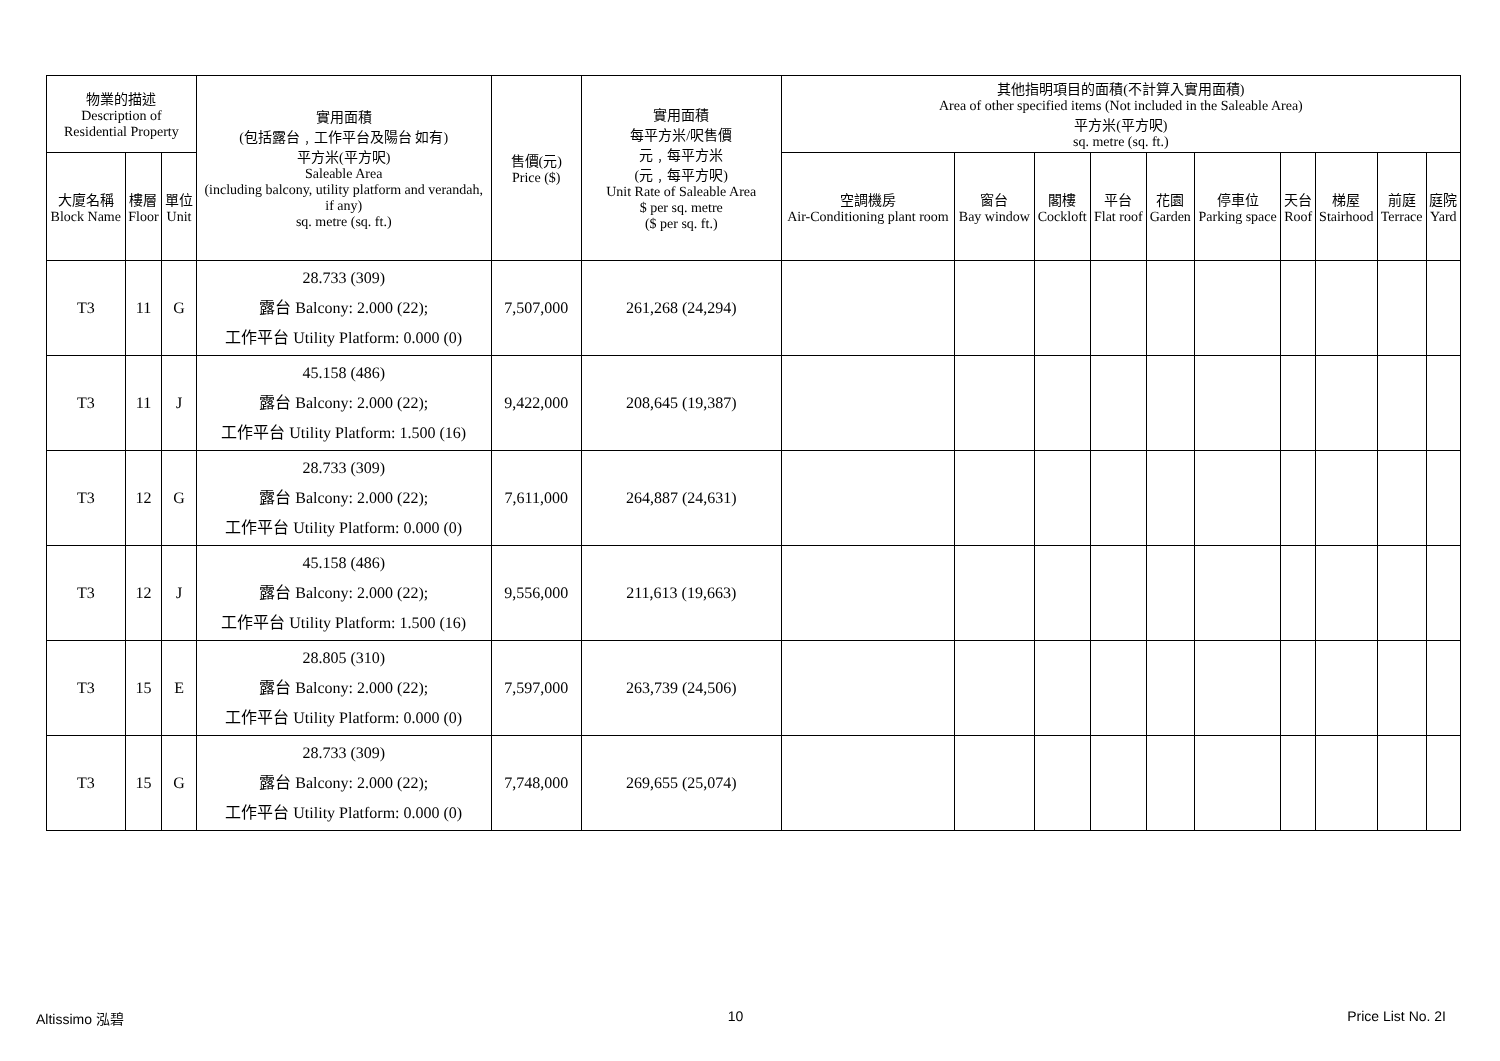| 物業的描述 Description of Residential Property | | | 實用面積 (包括露台﹐工作平台及陽台 如有) 平方米(平方呎) Saleable Area (including balcony, utility platform and verandah, if any) sq. metre (sq. ft.) | 售價(元) Price ($) | 實用面積 每平方米/呎售價 元﹐每平方米 (元﹐每平方呎) Unit Rate of Saleable Area $ per sq. metre ($ per sq. ft.) | 其他指明項目的面積(不計算入實用面積) Area of other specified items (Not included in the Saleable Area) 平方米(平方呎) sq. metre (sq. ft.) | | | | | | | | | |
| --- | --- | --- | --- | --- | --- | --- | --- | --- | --- | --- | --- | --- | --- | --- | --- |
| 大廈名稱 Block Name | 樓層 Floor | 單位 Unit | | | | 空調機房 Air-Conditioning plant room | 窗台 Bay window | 閣樓 Cockloft | 平台 Flat roof | 花園 Garden | 停車位 Parking space | 天台 Roof | 梯屋 Stairhood | 前庭 Terrace | 庭院 Yard |
| T3 | 11 | G | 28.733 (309) 露台 Balcony: 2.000 (22); 工作平台 Utility Platform: 0.000 (0) | 7,507,000 | 261,268 (24,294) | | | | | | | | | | |
| T3 | 11 | J | 45.158 (486) 露台 Balcony: 2.000 (22); 工作平台 Utility Platform: 1.500 (16) | 9,422,000 | 208,645 (19,387) | | | | | | | | | | |
| T3 | 12 | G | 28.733 (309) 露台 Balcony: 2.000 (22); 工作平台 Utility Platform: 0.000 (0) | 7,611,000 | 264,887 (24,631) | | | | | | | | | | |
| T3 | 12 | J | 45.158 (486) 露台 Balcony: 2.000 (22); 工作平台 Utility Platform: 1.500 (16) | 9,556,000 | 211,613 (19,663) | | | | | | | | | | |
| T3 | 15 | E | 28.805 (310) 露台 Balcony: 2.000 (22); 工作平台 Utility Platform: 0.000 (0) | 7,597,000 | 263,739 (24,506) | | | | | | | | | | |
| T3 | 15 | G | 28.733 (309) 露台 Balcony: 2.000 (22); 工作平台 Utility Platform: 0.000 (0) | 7,748,000 | 269,655 (25,074) | | | | | | | | | | |
Altissimo 泓碧 10 Price List No. 2I